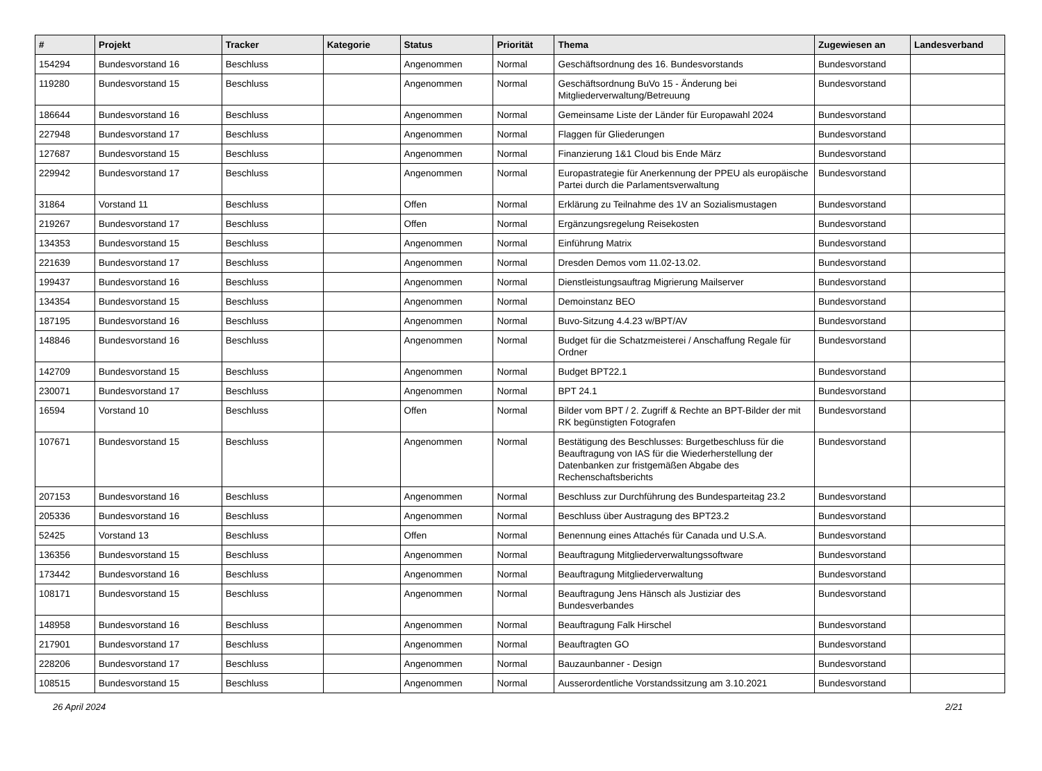| # | Projekt | Tracker | Kategorie | Status | Priorität | Thema | Zugewiesen an | Landesverband |
| --- | --- | --- | --- | --- | --- | --- | --- | --- |
| 154294 | Bundesvorstand 16 | Beschluss | | Angenommen | Normal | Geschäftsordnung des 16. Bundesvorstands | Bundesvorstand | |
| 119280 | Bundesvorstand 15 | Beschluss | | Angenommen | Normal | Geschäftsordnung BuVo 15 - Änderung bei Mitgliederverwaltung/Betreuung | Bundesvorstand | |
| 186644 | Bundesvorstand 16 | Beschluss | | Angenommen | Normal | Gemeinsame Liste der Länder für Europawahl 2024 | Bundesvorstand | |
| 227948 | Bundesvorstand 17 | Beschluss | | Angenommen | Normal | Flaggen für Gliederungen | Bundesvorstand | |
| 127687 | Bundesvorstand 15 | Beschluss | | Angenommen | Normal | Finanzierung 1&1 Cloud bis Ende März | Bundesvorstand | |
| 229942 | Bundesvorstand 17 | Beschluss | | Angenommen | Normal | Europastrategie für Anerkennung der PPEU als europäische Partei durch die Parlamentsverwaltung | Bundesvorstand | |
| 31864 | Vorstand 11 | Beschluss | | Offen | Normal | Erklärung zu Teilnahme des 1V an Sozialismustagen | Bundesvorstand | |
| 219267 | Bundesvorstand 17 | Beschluss | | Offen | Normal | Ergänzungsregelung Reisekosten | Bundesvorstand | |
| 134353 | Bundesvorstand 15 | Beschluss | | Angenommen | Normal | Einführung Matrix | Bundesvorstand | |
| 221639 | Bundesvorstand 17 | Beschluss | | Angenommen | Normal | Dresden Demos vom 11.02-13.02. | Bundesvorstand | |
| 199437 | Bundesvorstand 16 | Beschluss | | Angenommen | Normal | Dienstleistungsauftrag Migrierung Mailserver | Bundesvorstand | |
| 134354 | Bundesvorstand 15 | Beschluss | | Angenommen | Normal | Demoinstanz BEO | Bundesvorstand | |
| 187195 | Bundesvorstand 16 | Beschluss | | Angenommen | Normal | Buvo-Sitzung 4.4.23 w/BPT/AV | Bundesvorstand | |
| 148846 | Bundesvorstand 16 | Beschluss | | Angenommen | Normal | Budget für die Schatzmeisterei / Anschaffung Regale für Ordner | Bundesvorstand | |
| 142709 | Bundesvorstand 15 | Beschluss | | Angenommen | Normal | Budget BPT22.1 | Bundesvorstand | |
| 230071 | Bundesvorstand 17 | Beschluss | | Angenommen | Normal | BPT 24.1 | Bundesvorstand | |
| 16594 | Vorstand 10 | Beschluss | | Offen | Normal | Bilder vom BPT / 2. Zugriff & Rechte an BPT-Bilder der mit RK begünstigten Fotografen | Bundesvorstand | |
| 107671 | Bundesvorstand 15 | Beschluss | | Angenommen | Normal | Bestätigung des Beschlusses: Burgetbeschluss für die Beauftragung von IAS für die Wiederherstellung der Datenbanken zur fristgemäßen Abgabe des Rechenschaftsberichts | Bundesvorstand | |
| 207153 | Bundesvorstand 16 | Beschluss | | Angenommen | Normal | Beschluss zur Durchführung des Bundesparteitag 23.2 | Bundesvorstand | |
| 205336 | Bundesvorstand 16 | Beschluss | | Angenommen | Normal | Beschluss über Austragung des BPT23.2 | Bundesvorstand | |
| 52425 | Vorstand 13 | Beschluss | | Offen | Normal | Benennung eines Attachés für Canada und U.S.A. | Bundesvorstand | |
| 136356 | Bundesvorstand 15 | Beschluss | | Angenommen | Normal | Beauftragung Mitgliederverwaltungssoftware | Bundesvorstand | |
| 173442 | Bundesvorstand 16 | Beschluss | | Angenommen | Normal | Beauftragung Mitgliederverwaltung | Bundesvorstand | |
| 108171 | Bundesvorstand 15 | Beschluss | | Angenommen | Normal | Beauftragung Jens Hänsch als Justiziar des Bundesverbandes | Bundesvorstand | |
| 148958 | Bundesvorstand 16 | Beschluss | | Angenommen | Normal | Beauftragung Falk Hirschel | Bundesvorstand | |
| 217901 | Bundesvorstand 17 | Beschluss | | Angenommen | Normal | Beauftragten GO | Bundesvorstand | |
| 228206 | Bundesvorstand 17 | Beschluss | | Angenommen | Normal | Bauzaunbanner - Design | Bundesvorstand | |
| 108515 | Bundesvorstand 15 | Beschluss | | Angenommen | Normal | Ausserordentliche Vorstandssitzung am 3.10.2021 | Bundesvorstand | |
26 April 2024 2/21